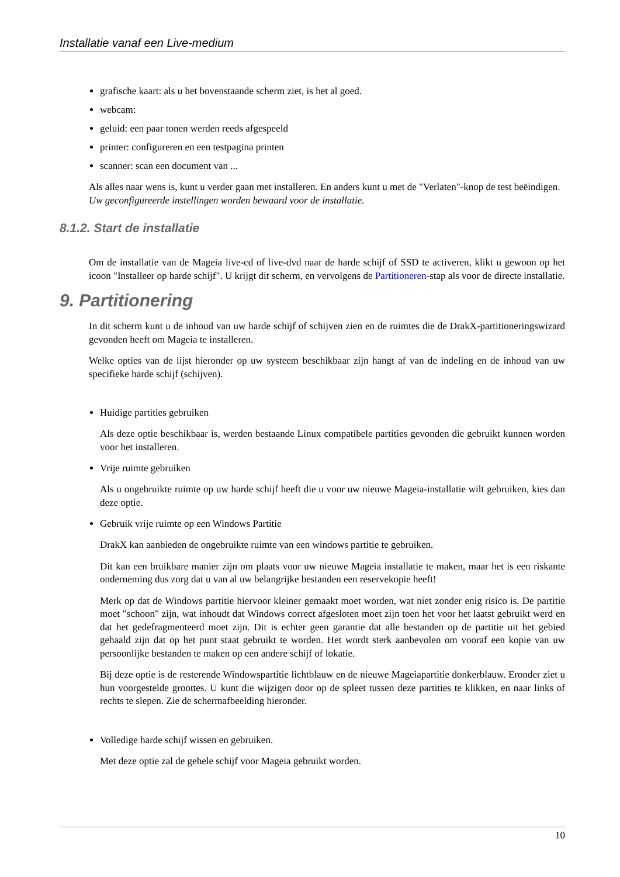Installatie vanaf een Live-medium
grafische kaart: als u het bovenstaande scherm ziet, is het al goed.
webcam:
geluid: een paar tonen werden reeds afgespeeld
printer: configureren en een testpagina printen
scanner: scan een document van ...
Als alles naar wens is, kunt u verder gaan met installeren. En anders kunt u met de "Verlaten"-knop de test beëindigen.
Uw geconfigureerde instellingen worden bewaard voor de installatie.
8.1.2. Start de installatie
Om de installatie van de Mageia live-cd of live-dvd naar de harde schijf of SSD te activeren, klikt u gewoon op het icoon "Installeer op harde schijf". U krijgt dit scherm, en vervolgens de Partitioneren-stap als voor de directe installatie.
9. Partitionering
In dit scherm kunt u de inhoud van uw harde schijf of schijven zien en de ruimtes die de DrakX-partitioneringswizard gevonden heeft om Mageia te installeren.
Welke opties van de lijst hieronder op uw systeem beschikbaar zijn hangt af van de indeling en de inhoud van uw specifieke harde schijf (schijven).
Huidige partities gebruiken
Als deze optie beschikbaar is, werden bestaande Linux compatibele partities gevonden die gebruikt kunnen worden voor het installeren.
Vrije ruimte gebruiken
Als u ongebruikte ruimte op uw harde schijf heeft die u voor uw nieuwe Mageia-installatie wilt gebruiken, kies dan deze optie.
Gebruik vrije ruimte op een Windows Partitie
DrakX kan aanbieden de ongebruikte ruimte van een windows partitie te gebruiken.
Dit kan een bruikbare manier zijn om plaats voor uw nieuwe Mageia installatie te maken, maar het is een riskante onderneming dus zorg dat u van al uw belangrijke bestanden een reservekopie heeft!
Merk op dat de Windows partitie hiervoor kleiner gemaakt moet worden, wat niet zonder enig risico is. De partitie moet "schoon" zijn, wat inhoudt dat Windows correct afgesloten moet zijn toen het voor het laatst gebruikt werd en dat het gedefragmenteerd moet zijn. Dit is echter geen garantie dat alle bestanden op de partitie uit het gebied gehaald zijn dat op het punt staat gebruikt te worden. Het wordt sterk aanbevolen om vooraf een kopie van uw persoonlijke bestanden te maken op een andere schijf of lokatie.
Bij deze optie is de resterende Windowspartitie lichtblauw en de nieuwe Mageiapartitie donkerblauw. Eronder ziet u hun voorgestelde groottes. U kunt die wijzigen door op de spleet tussen deze partities te klikken, en naar links of rechts te slepen. Zie de schermafbeelding hieronder.
Volledige harde schijf wissen en gebruiken.
Met deze optie zal de gehele schijf voor Mageia gebruikt worden.
10